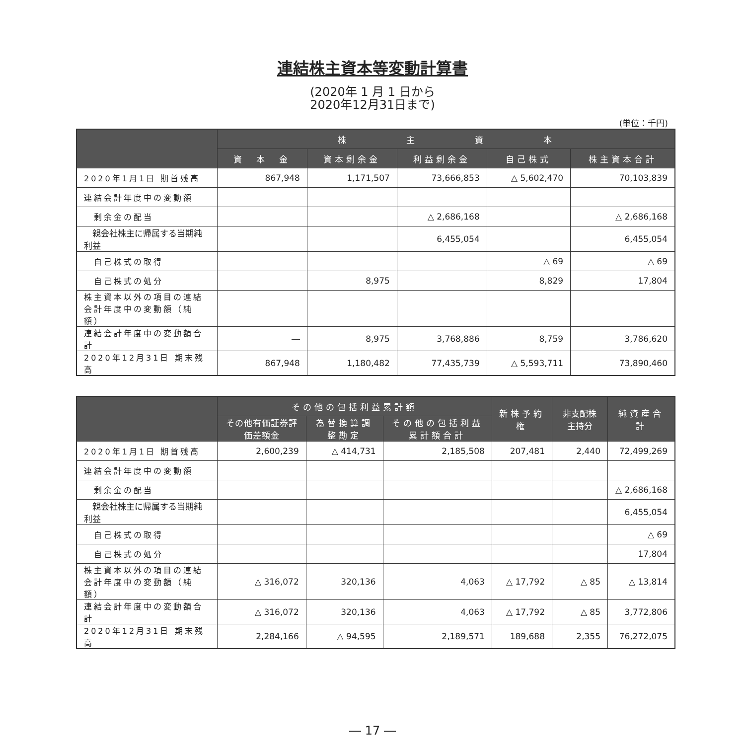連結株主資本等変動計算書
(2020年 1 月 1 日から
2020年12月31日まで)
(単位：千円)
| | 株 主 資 本 | | | | |
| --- | --- | --- | --- | --- | --- |
| | 資 本 金 | 資本剰余金 | 利益剰余金 | 自己株式 | 株主資本合計 |
| 2020年1月1日 期首残高 | 867,948 | 1,171,507 | 73,666,853 | △ 5,602,470 | 70,103,839 |
| 連結会計年度中の変動額 | | | | | |
| 剰余金の配当 | | | △ 2,686,168 | | △ 2,686,168 |
| 親会社株主に帰属する当期純利益 | | | 6,455,054 | | 6,455,054 |
| 自己株式の取得 | | | | △ 69 | △ 69 |
| 自己株式の処分 | | 8,975 | | 8,829 | 17,804 |
| 株主資本以外の項目の連結会計年度中の変動額（純額） | | | | | |
| 連結会計年度中の変動額合計 | ― | 8,975 | 3,768,886 | 8,759 | 3,786,620 |
| 2020年12月31日 期末残高 | 867,948 | 1,180,482 | 77,435,739 | △ 5,593,711 | 73,890,460 |
| | その他の包括利益累計額 | | | 新株予約権 | 非支配株主持分 | 純資産合計 |
| --- | --- | --- | --- | --- | --- | --- |
| | その他有価証券評価差額金 | 為替換算調整勘定 | その他の包括利益累計額合計 | | | |
| 2020年1月1日 期首残高 | 2,600,239 | △ 414,731 | 2,185,508 | 207,481 | 2,440 | 72,499,269 |
| 連結会計年度中の変動額 | | | | | | |
| 剰余金の配当 | | | | | | △ 2,686,168 |
| 親会社株主に帰属する当期純利益 | | | | | | 6,455,054 |
| 自己株式の取得 | | | | | | △ 69 |
| 自己株式の処分 | | | | | | 17,804 |
| 株主資本以外の項目の連結会計年度中の変動額（純額） | △ 316,072 | 320,136 | 4,063 | △ 17,792 | △ 85 | △ 13,814 |
| 連結会計年度中の変動額合計 | △ 316,072 | 320,136 | 4,063 | △ 17,792 | △ 85 | 3,772,806 |
| 2020年12月31日 期末残高 | 2,284,166 | △ 94,595 | 2,189,571 | 189,688 | 2,355 | 76,272,075 |
― 17 ―